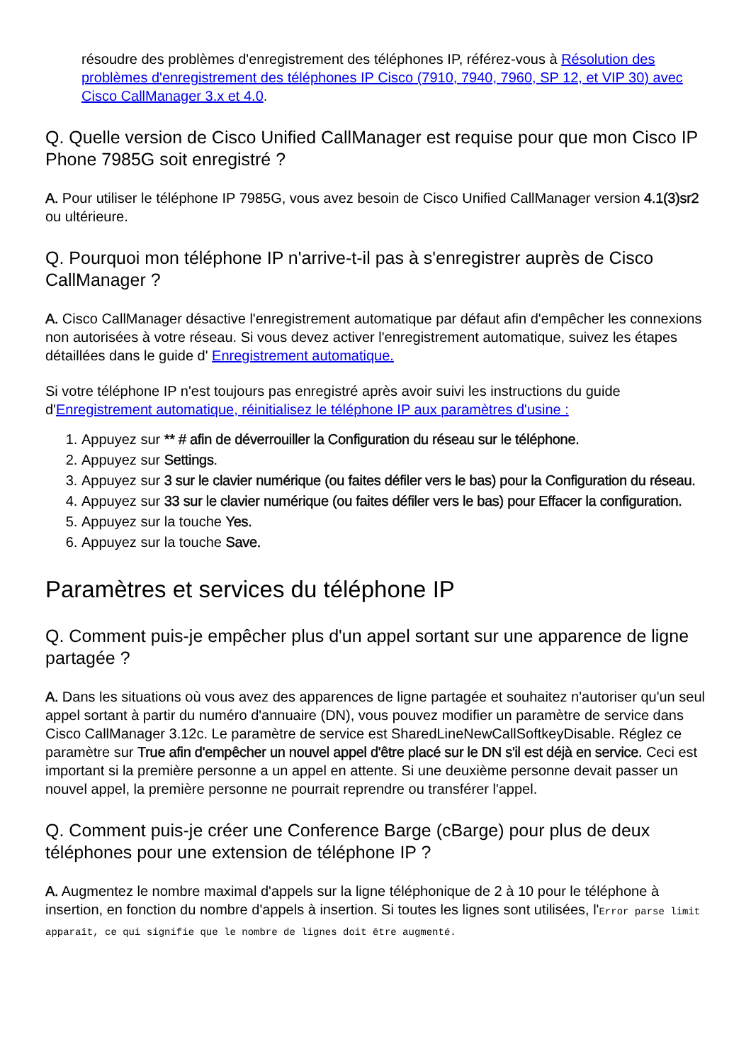résoudre des problèmes d'enregistrement des téléphones IP, référez-vous à Résolution des problèmes d'enregistrement des téléphones IP Cisco (7910, 7940, 7960, SP 12, et VIP 30) avec Cisco CallManager 3.x et 4.0.
Q. Quelle version de Cisco Unified CallManager est requise pour que mon Cisco IP Phone 7985G soit enregistré ?
A. Pour utiliser le téléphone IP 7985G, vous avez besoin de Cisco Unified CallManager version 4.1(3)sr2 ou ultérieure.
Q. Pourquoi mon téléphone IP n'arrive-t-il pas à s'enregistrer auprès de Cisco CallManager ?
A. Cisco CallManager désactive l'enregistrement automatique par défaut afin d'empêcher les connexions non autorisées à votre réseau. Si vous devez activer l'enregistrement automatique, suivez les étapes détaillées dans le guide d' Enregistrement automatique.
Si votre téléphone IP n'est toujours pas enregistré après avoir suivi les instructions du guide d'Enregistrement automatique, réinitialisez le téléphone IP aux paramètres d'usine :
1. Appuyez sur ** # afin de déverrouiller la Configuration du réseau sur le téléphone.
2. Appuyez sur Settings.
3. Appuyez sur 3 sur le clavier numérique (ou faites défiler vers le bas) pour la Configuration du réseau.
4. Appuyez sur 33 sur le clavier numérique (ou faites défiler vers le bas) pour Effacer la configuration.
5. Appuyez sur la touche Yes.
6. Appuyez sur la touche Save.
Paramètres et services du téléphone IP
Q. Comment puis-je empêcher plus d'un appel sortant sur une apparence de ligne partagée ?
A. Dans les situations où vous avez des apparences de ligne partagée et souhaitez n'autoriser qu'un seul appel sortant à partir du numéro d'annuaire (DN), vous pouvez modifier un paramètre de service dans Cisco CallManager 3.12c. Le paramètre de service est SharedLineNewCallSoftkeyDisable. Réglez ce paramètre sur True afin d'empêcher un nouvel appel d'être placé sur le DN s'il est déjà en service. Ceci est important si la première personne a un appel en attente. Si une deuxième personne devait passer un nouvel appel, la première personne ne pourrait reprendre ou transférer l'appel.
Q. Comment puis-je créer une Conference Barge (cBarge) pour plus de deux téléphones pour une extension de téléphone IP ?
A. Augmentez le nombre maximal d'appels sur la ligne téléphonique de 2 à 10 pour le téléphone à insertion, en fonction du nombre d'appels à insertion. Si toutes les lignes sont utilisées, l'Error parse limit apparaît, ce qui signifie que le nombre de lignes doit être augmenté.